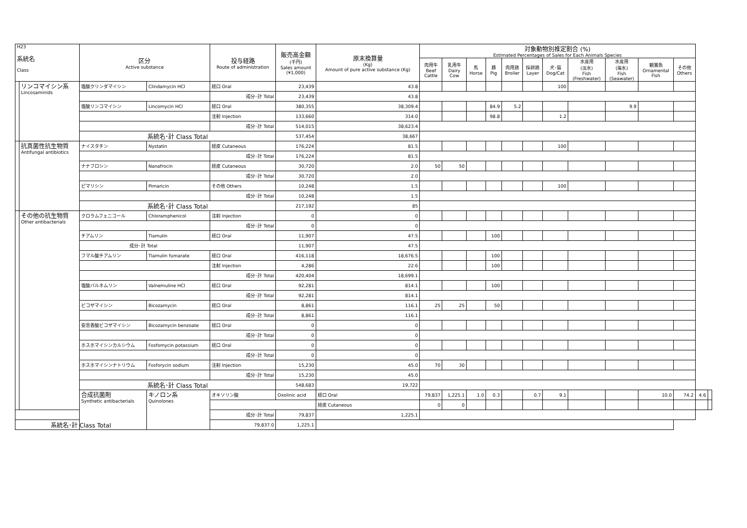| H23 系統名 Class | | 区分 Active substance | | 投与経路 Route of administration | 販売高金額 (千円) Sales amount (¥1,000) | 原末換算量 (Kg) Amount of pure active substance (Kg) | 対象動物別推定割合 (%) Estimated Percentages of Sales for Each Animals Species | | | | | | | | | | | | |
| --- | --- | --- | --- | --- | --- | --- | --- | --- | --- | --- | --- | --- | --- | --- | --- | --- | --- | --- | --- |
| | | | | | | | 肉用牛 Beef Cattle | 乳用牛 Dairy Cow | 馬 Horse | 豚 Pig | 肉用鶏 Broiler | 採卵鶏 Layer | 犬･猫 Dog/Cat | 水産用 (淡水) Fish (Freshwater) | 水産用 (海水) Fish (Seawater) | 観賞魚 Ornamental Fish | その他 Others | | |
| | リンコマイシン系 Lincosaminids | 塩酸クリンダマイシン | Clindamycin HCl | 経口 Oral | 23,439 | 43.8 | | | | | | | 100 | | | | | | |
| | | | | 成分･計 Total | 23,439 | 43.8 | | | | | | | | | | | | | |
| | | 塩酸リンコマイシン | Lincomycin HCl | 経口 Oral | 380,355 | 38,309.4 | | | | 84.9 | 5.2 | | | | 9.9 | | | | |
| | | | | 注射 Injection | 133,660 | 314.0 | | | | 98.8 | | | 1.2 | | | | | | |
| | | | | 成分･計 Total | 514,015 | 38,623.4 | | | | | | | | | | | | | |
| | | 系統名･計 Class Total | | | 537,454 | 38,667 | | | | | | | | | | | | | |
| | 抗真菌性抗生物質 Antifungal antibiotics | ナイスタチン | Nystatin | 経皮 Cutaneous | 176,224 | 81.5 | | | | | | | 100 | | | | | | |
| | | | | 成分･計 Total | 176,224 | 81.5 | | | | | | | | | | | | | |
| | | ナナフロシン | Nanafrocin | 経皮 Cutaneous | 30,720 | 2.0 | 50 | 50 | | | | | | | | | | | |
| | | | | 成分･計 Total | 30,720 | 2.0 | | | | | | | | | | | | | |
| | | ピマリシン | Pimaricin | その他 Others | 10,248 | 1.5 | | | | | | | 100 | | | | | | |
| | | | | 成分･計 Total | 10,248 | 1.5 | | | | | | | | | | | | | |
| | | 系統名･計 Class Total | | | 217,192 | 85 | | | | | | | | | | | | | |
| | その他の抗生物質 Other antibacterials | クロラムフェニコール | Chloramphenicol | 注射 Injection | 0 | 0 | | | | | | | | | | | | | |
| | | | | 成分･計 Total | 0 | 0 | | | | | | | | | | | | | |
| | | チアムリン | Tiamulin | 経口 Oral | 11,907 | 47.5 | | | | 100 | | | | | | | | | |
| | | 成分･計 Total | | | 11,907 | 47.5 | | | | | | | | | | | | | |
| | | フマル酸チアムリン | Tiamulin fumarate | 経口 Oral | 416,118 | 18,676.5 | | | | 100 | | | | | | | | | |
| | | | | 注射 Injection | 4,286 | 22.6 | | | | 100 | | | | | | | | | |
| | | | | 成分･計 Total | 420,404 | 18,699.1 | | | | | | | | | | | | | |
| | | 塩酸バルネムリン | Valnemuline HCl | 経口 Oral | 92,281 | 814.1 | | | | 100 | | | | | | | | | |
| | | | | 成分･計 Total | 92,281 | 814.1 | | | | | | | | | | | | | |
| | | ビコザマイシン | Bicozamycin | 経口 Oral | 8,861 | 116.1 | 25 | 25 | | 50 | | | | | | | | | |
| | | | | 成分･計 Total | 8,861 | 116.1 | | | | | | | | | | | | | |
| | | 安息香酸ビコザマイシン | Bicozamycin benzoate | 経口 Oral | 0 | 0 | | | | | | | | | | | | | |
| | | | | 成分･計 Total | 0 | 0 | | | | | | | | | | | | | |
| | | ホスホマイシンカルシウム | Fosfomycin potassium | 経口 Oral | 0 | 0 | | | | | | | | | | | | | |
| | | | | 成分･計 Total | 0 | 0 | | | | | | | | | | | | | |
| | | ホスホマイシンナトリウム | Fosforycin sodium | 注射 Injection | 15,230 | 45.0 | 70 | 30 | | | | | | | | | | | |
| | | | | 成分･計 Total | 15,230 | 45.0 | | | | | | | | | | | | | |
| | | 系統名･計 Class Total | | | 548,683 | 19,722 | | | | | | | | | | | | | |
| | | 合成抗菌剤 Synthetic antibacterials | キノロン系 Quinolones | オキソリン酸 | Oxolinic acid | 経口 Oral | 79,837 | 1,225.1 | 1.0 | 0.3 | | 0.7 | 9.1 | | | 10.0 | 74.2 | 4.6 | |
| | | | | | | 経皮 Cutaneous | 0 | 0 | | | | | | | | | | | |
| | | | | 成分･計 Total | 79,837 | 1,225.1 | | | | | | | | | | | | | |
| 系統名･計 Class Total | | | | 79,837.0 | 1,225.1 | | | | | | | | | | | | | | |